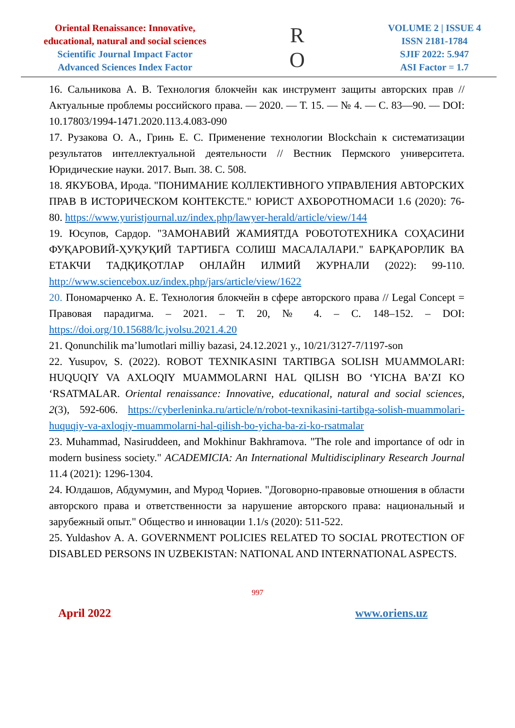Oriental Renaissance: Innovative,
educational, natural and social sciences
Scientific Journal Impact Factor
Advanced Sciences Index Factor
R
O
VOLUME 2 | ISSUE 4
ISSN 2181-1784
SJIF 2022: 5.947
ASI Factor = 1.7
16. Сальникова А. В. Технология блокчейн как инструмент защиты авторских прав // Актуальные проблемы российского права. — 2020. — Т. 15. — № 4. — С. 83—90. — DOI: 10.17803/1994-1471.2020.113.4.083-090
17. Рузакова О. А., Гринь Е. С. Применение технологии Blockchain к систематизации результатов интеллектуальной деятельности // Вестник Пермского университета. Юридические науки. 2017. Вып. 38. С. 508.
18. ЯКУБОВА, Ирода. "ПОНИМАНИЕ КОЛЛЕКТИВНОГО УПРАВЛЕНИЯ АВТОРСКИХ ПРАВ В ИСТОРИЧЕСКОМ КОНТЕКСТЕ." ЮРИСТ АХБОРОТНОМАСИ 1.6 (2020): 76-80. https://www.yuristjournal.uz/index.php/lawyer-herald/article/view/144
19. Юсупов, Сардор. "ЗАМОНАВИЙ ЖАМИЯТДА РОБОТОТЕХНИКА СОҲАСИНИ ФУҚАРОВИЙ-ҲУҚУҚИЙ ТАРТИБГА СОЛИШ МАСАЛАЛАРИ." БАРҚАРОРЛИК ВА ЕТАКЧИ ТАДҚИҚОТЛАР ОНЛАЙН ИЛМИЙ ЖУРНАЛИ (2022): 99-110. http://www.sciencebox.uz/index.php/jars/article/view/1622
20. Пономарченко А. Е. Технология блокчейн в сфере авторского права // Legal Concept = Правовая парадигма. – 2021. – Т. 20, № 4. – С. 148–152. – DOI: https://doi.org/10.15688/lc.jvolsu.2021.4.20
21. Qonunchilik ma’lumotlari milliy bazasi, 24.12.2021 y., 10/21/3127-7/1197-son
22. Yusupov, S. (2022). ROBOT TEXNIKASINI TARTIBGA SOLISH MUAMMOLARI: HUQUQIY VA AXLOQIY MUAMMOLARNI HAL QILISH BO ‘YICHA BA’ZI KO ‘RSATMALAR. Oriental renaissance: Innovative, educational, natural and social sciences, 2(3), 592-606. https://cyberleninka.ru/article/n/robot-texnikasini-tartibga-solish-muammolari-huquqiy-va-axloqiy-muammolarni-hal-qilish-bo-yicha-ba-zi-ko-rsatmalar
23. Muhammad, Nasiruddeen, and Mokhinur Bakhramova. "The role and importance of odr in modern business society." ACADEMICIA: An International Multidisciplinary Research Journal 11.4 (2021): 1296-1304.
24. Юлдашов, Абдумумин, and Мурод Чориев. "Договорно-правовые отношения в области авторского права и ответственности за нарушение авторского права: национальный и зарубежный опыт." Общество и инновации 1.1/s (2020): 511-522.
25. Yuldashov A. A. GOVERNMENT POLICIES RELATED TO SOCIAL PROTECTION OF DISABLED PERSONS IN UZBEKISTAN: NATIONAL AND INTERNATIONAL ASPECTS.
997
April 2022 www.oriens.uz